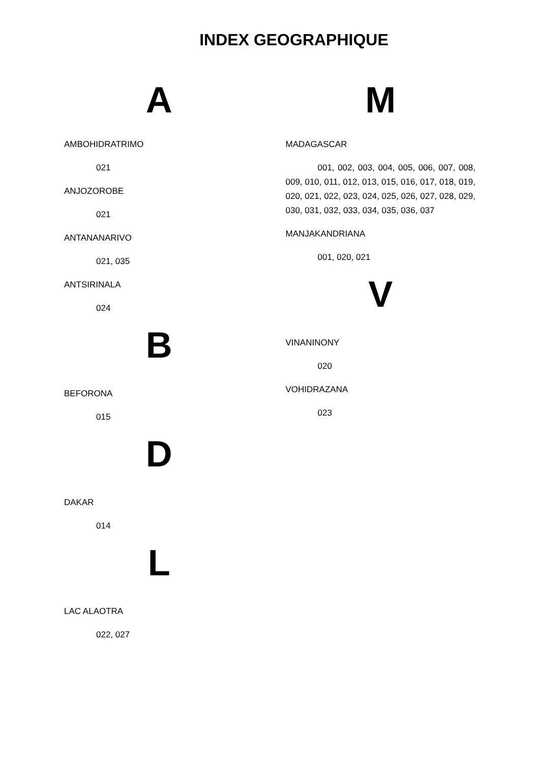INDEX GEOGRAPHIQUE
A
AMBOHIDRATRIMO
021
ANJOZOROBE
021
ANTANANARIVO
021, 035
ANTSIRINALA
024
B
BEFORONA
015
D
DAKAR
014
L
LAC ALAOTRA
022, 027
M
MADAGASCAR
001, 002, 003, 004, 005, 006, 007, 008, 009, 010, 011, 012, 013, 015, 016, 017, 018, 019, 020, 021, 022, 023, 024, 025, 026, 027, 028, 029, 030, 031, 032, 033, 034, 035, 036, 037
MANJAKANDRIANA
001, 020, 021
V
VINANINONY
020
VOHIDRAZANA
023